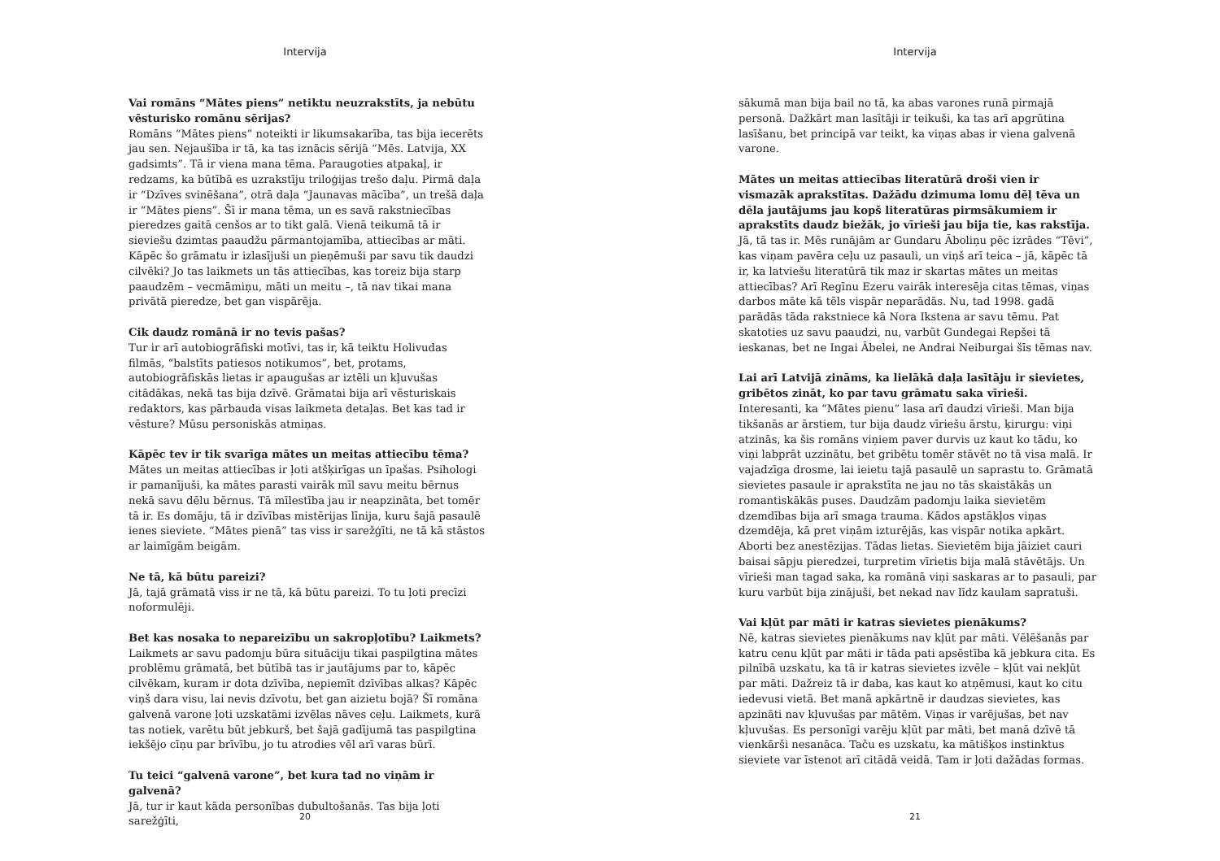Intervija
Vai romāns “Mātes piens” netiktu neuzrakstīts, ja nebūtu vēsturisko romānu sērijas?
Romāns “Mātes piens” noteikti ir likumsakarība, tas bija iecerēts jau sen. Nejaušība ir tā, ka tas iznācis sērijā “Mēs. Latvija, XX gadsimts”. Tā ir viena mana tēma. Paraugoties atpakaļ, ir redzams, ka būtībā es uzrakstīju triloģijas trešo daļu. Pirmā daļa ir “Dzīves svinēšana”, otrā daļa “Jaunavas mācība”, un trešā daļa ir “Mātes piens”. Šī ir mana tēma, un es savā rakstniecības pieredzes gaitā cenšos ar to tikt galā. Vienā teikumā tā ir sieviešu dzimtas paaudžu pārmantojamība, attiecības ar māti. Kāpēc šo grāmatu ir izlasījuši un pieņēmuši par savu tik daudzi cilvēki? Jo tas laikmets un tās attiecības, kas toreiz bija starp paaudzēm – vecmāmiņu, māti un meitu –, tā nav tikai mana privātā pieredze, bet gan vispārēja.
Cik daudz romānā ir no tevis pašas?
Tur ir arī autobiogrāfiski motīvi, tas ir, kā teiktu Holivudas filmās, “balstīts patiesos notikumos”, bet, protams, autobiogrāfiskās lietas ir apaugušas ar iztēli un kļuvušas citādākas, nekā tas bija dzīvē. Grāmatai bija arī vēsturiskais redaktors, kas pārbauda visas laikmeta detaļas. Bet kas tad ir vēsture? Mūsu personiskās atmiņas.
Kāpēc tev ir tik svarīga mātes un meitas attiecību tēma?
Mātes un meitas attiecības ir ļoti atšķirīgas un īpašas. Psihologi ir pamanījuši, ka mātes parasti vairāk mīl savu meitu bērnus nekā savu dēlu bērnus. Tā mīlestība jau ir neapzināta, bet tomēr tā ir. Es domāju, tā ir dzīvības mistērijas līnija, kuru šajā pasaulē ienes sieviete. “Mātes pienā” tas viss ir sarežģīti, ne tā kā stāstos ar laimīgām beigām.
Ne tā, kā būtu pareizi?
Jā, tajā grāmatā viss ir ne tā, kā būtu pareizi. To tu ļoti precīzi noformulēji.
Bet kas nosaka to nepareizību un sakropļotību? Laikmets?
Laikmets ar savu padomju būra situāciju tikai paspilgtina mātes problēmu grāmatā, bet būtībā tas ir jautājums par to, kāpēc cilvēkam, kuram ir dota dzīvība, nepiemīt dzīvības alkas? Kāpēc viņš dara visu, lai nevis dzīvotu, bet gan aizietu bojā? Šī romāna galvenā varone ļoti uzskatāmi izvēlas nāves ceļu. Laikmets, kurā tas notiek, varētu būt jebkurš, bet šajā gadījumā tas paspilgtina iekšējo cīņu par brīvību, jo tu atrodies vēl arī varas būrī.
Tu teici “galvenā varone”, bet kura tad no viņām ir galvenā?
Jā, tur ir kaut kāda personības dubultošanās. Tas bija ļoti sarežģīti,
20
Intervija
sākumā man bija bail no tā, ka abas varones runā pirmajā personā. Dažkārt man lasītāji ir teikuši, ka tas arī apgrūtina lasīšanu, bet principā var teikt, ka viņas abas ir viena galvenā varone.
Mātes un meitas attiecības literatūrā droši vien ir vismazāk aprakstītas. Dažādu dzimuma lomu dēļ tēva un dēla jautājums jau kopš literatūras pirmsākumiem ir aprakstīts daudz biežāk, jo vīrieši jau bija tie, kas rakstīja.
Jā, tā tas ir. Mēs runājām ar Gundaru Āboliņu pēc izrādes “Tēvi”, kas viņam pavēra ceļu uz pasauli, un viņš arī teica – jā, kāpēc tā ir, ka latviešu literatūrā tik maz ir skartas mātes un meitas attiecības? Arī Regīnu Ezeru vairāk interesēja citas tēmas, viņas darbos māte kā tēls vispār neparādās. Nu, tad 1998. gadā parādās tāda rakstniece kā Nora Ikstena ar savu tēmu. Pat skatoties uz savu paaudzi, nu, varbūt Gundegai Repšei tā ieskanas, bet ne Ingai Ābelei, ne Andrai Neiburgai šīs tēmas nav.
Lai arī Latvijā zināms, ka lielākā daļa lasītāju ir sievietes, gribētos zināt, ko par tavu grāmatu saka vīrieši.
Interesanti, ka “Mātes pienu” lasa arī daudzi vīrieši. Man bija tikšanās ar ārstiem, tur bija daudz vīriešu ārstu, ķirurgu: viņi atzinās, ka šis romāns viņiem paver durvis uz kaut ko tādu, ko viņi labprāt uzzinātu, bet gribētu tomēr stāvēt no tā visa malā. Ir vajadzīga drosme, lai ieietu tajā pasaulē un saprastu to. Grāmatā sievietes pasaule ir aprakstīta ne jau no tās skaistākās un romantiskākās puses. Daudzām padomju laika sievietēm dzemdības bija arī smaga trauma. Kādos apstākļos viņas dzemdēja, kā pret viņām izturējās, kas vispār notika apkārt. Aborti bez anestēzijas. Tādas lietas. Sievietēm bija jāiziet cauri baisai sāpju pieredzei, turpretim vīrietis bija malā stāvētājs. Un vīrieši man tagad saka, ka romānā viņi saskaras ar to pasauli, par kuru varbūt bija zinājuši, bet nekad nav līdz kaulam sapratuši.
Vai kļūt par māti ir katras sievietes pienākums?
Nē, katras sievietes pienākums nav kļūt par māti. Vēlēšanās par katru cenu kļūt par māti ir tāda pati apsēstība kā jebkura cita. Es pilnībā uzskatu, ka tā ir katras sievietes izvēle – kļūt vai nekļūt par māti. Dažreiz tā ir daba, kas kaut ko atņēmusi, kaut ko citu iedevusi vietā. Bet manā apkārtnē ir daudzas sievietes, kas apzināti nav kļuvušas par mātēm. Viņas ir varējušas, bet nav kļuvušas. Es personīgi varēju kļūt par māti, bet manā dzīvē tā vienkārši nesanāca. Taču es uzskatu, ka mātišķos instinktus sieviete var īstenot arī citādā veidā. Tam ir ļoti dažādas formas.
21